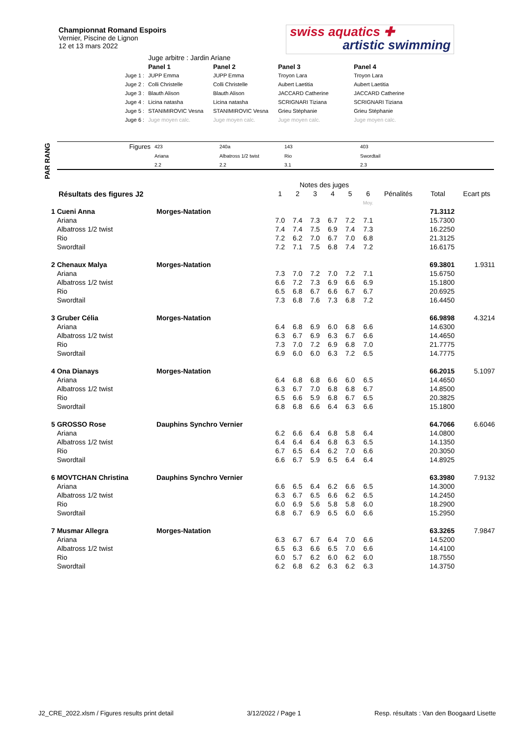Championnat Romand Espoirs
Vernier, Piscine de Lignon
12 et 13 mars 2022
swiss aquatics ✚
artistic swimming
| | Juge arbitre : Jardin Ariane | | | |
| | Panel 1 | Panel 2 | Panel 3 | Panel 4 |
| Juge 1 : | JUPP Emma | JUPP Emma | Troyon Lara | Troyon Lara |
| Juge 2 : | Colli Christelle | Colli Christelle | Aubert Laetitia | Aubert Laetitia |
| Juge 3 : | Blauth Alison | Blauth Alison | JACCARD Catherine | JACCARD Catherine |
| Juge 4 : | Licina natasha | Licina natasha | SCRIGNARI Tiziana | SCRIGNARI Tiziana |
| Juge 5 : | STANIMIROVIC Vesna | STANIMIROVIC Vesna | Grieu Stéphanie | Grieu Stéphanie |
| Juge 6 : | Juge moyen calc. | Juge moyen calc. | Juge moyen calc. | Juge moyen calc. |
PAR RANG
| Figures | 423 | 240a | 143 | 403 |
| | Ariana | Albatross 1/2 twist | Rio | Swordtail |
| | 2.2 | 2.2 | 3.1 | 2.3 |
| | | Notes des juges | | | | | | | | |
| Résultats des figures J2 | | 1 | 2 | 3 | 4 | 5 | 6 | Pénalités | Total | Ecart pts |
| | | | | | | | Moy. | | | |
| 1 Cueni Anna | Morges-Natation | | | | | | | | 71.3112 | |
| Ariana | | 7.0 | 7.4 | 7.3 | 6.7 | 7.2 | 7.1 | | 15.7300 | |
| Albatross 1/2 twist | | 7.4 | 7.4 | 7.5 | 6.9 | 7.4 | 7.3 | | 16.2250 | |
| Rio | | 7.2 | 6.2 | 7.0 | 6.7 | 7.0 | 6.8 | | 21.3125 | |
| Swordtail | | 7.2 | 7.1 | 7.5 | 6.8 | 7.4 | 7.2 | | 16.6175 | |
| 2 Chenaux Malya | Morges-Natation | | | | | | | | 69.3801 | 1.9311 |
| Ariana | | 7.3 | 7.0 | 7.2 | 7.0 | 7.2 | 7.1 | | 15.6750 | |
| Albatross 1/2 twist | | 6.6 | 7.2 | 7.3 | 6.9 | 6.6 | 6.9 | | 15.1800 | |
| Rio | | 6.5 | 6.8 | 6.7 | 6.6 | 6.7 | 6.7 | | 20.6925 | |
| Swordtail | | 7.3 | 6.8 | 7.6 | 7.3 | 6.8 | 7.2 | | 16.4450 | |
| 3 Gruber Célia | Morges-Natation | | | | | | | | 66.9898 | 4.3214 |
| Ariana | | 6.4 | 6.8 | 6.9 | 6.0 | 6.8 | 6.6 | | 14.6300 | |
| Albatross 1/2 twist | | 6.3 | 6.7 | 6.9 | 6.3 | 6.7 | 6.6 | | 14.4650 | |
| Rio | | 7.3 | 7.0 | 7.2 | 6.9 | 6.8 | 7.0 | | 21.7775 | |
| Swordtail | | 6.9 | 6.0 | 6.0 | 6.3 | 7.2 | 6.5 | | 14.7775 | |
| 4 Ona Dianays | Morges-Natation | | | | | | | | 66.2015 | 5.1097 |
| Ariana | | 6.4 | 6.8 | 6.8 | 6.6 | 6.0 | 6.5 | | 14.4650 | |
| Albatross 1/2 twist | | 6.3 | 6.7 | 7.0 | 6.8 | 6.8 | 6.7 | | 14.8500 | |
| Rio | | 6.5 | 6.6 | 5.9 | 6.8 | 6.7 | 6.5 | | 20.3825 | |
| Swordtail | | 6.8 | 6.8 | 6.6 | 6.4 | 6.3 | 6.6 | | 15.1800 | |
| 5 GROSSO Rose | Dauphins Synchro Vernier | | | | | | | | 64.7066 | 6.6046 |
| Ariana | | 6.2 | 6.6 | 6.4 | 6.8 | 5.8 | 6.4 | | 14.0800 | |
| Albatross 1/2 twist | | 6.4 | 6.4 | 6.4 | 6.8 | 6.3 | 6.5 | | 14.1350 | |
| Rio | | 6.7 | 6.5 | 6.4 | 6.2 | 7.0 | 6.6 | | 20.3050 | |
| Swordtail | | 6.6 | 6.7 | 5.9 | 6.5 | 6.4 | 6.4 | | 14.8925 | |
| 6 MOVTCHAN Christina | Dauphins Synchro Vernier | | | | | | | | 63.3980 | 7.9132 |
| Ariana | | 6.6 | 6.5 | 6.4 | 6.2 | 6.6 | 6.5 | | 14.3000 | |
| Albatross 1/2 twist | | 6.3 | 6.7 | 6.5 | 6.6 | 6.2 | 6.5 | | 14.2450 | |
| Rio | | 6.0 | 6.9 | 5.6 | 5.8 | 5.8 | 6.0 | | 18.2900 | |
| Swordtail | | 6.8 | 6.7 | 6.9 | 6.5 | 6.0 | 6.6 | | 15.2950 | |
| 7 Musmar Allegra | Morges-Natation | | | | | | | | 63.3265 | 7.9847 |
| Ariana | | 6.3 | 6.7 | 6.7 | 6.4 | 7.0 | 6.6 | | 14.5200 | |
| Albatross 1/2 twist | | 6.5 | 6.3 | 6.6 | 6.5 | 7.0 | 6.6 | | 14.4100 | |
| Rio | | 6.0 | 5.7 | 6.2 | 6.0 | 6.2 | 6.0 | | 18.7550 | |
| Swordtail | | 6.2 | 6.8 | 6.2 | 6.3 | 6.2 | 6.3 | | 14.3750 | |
J2_CRE_2022.xlsm / Figures results print detail 3/12/2022 / Page 1 Resp. résultats : Van den Boogaard Lisette